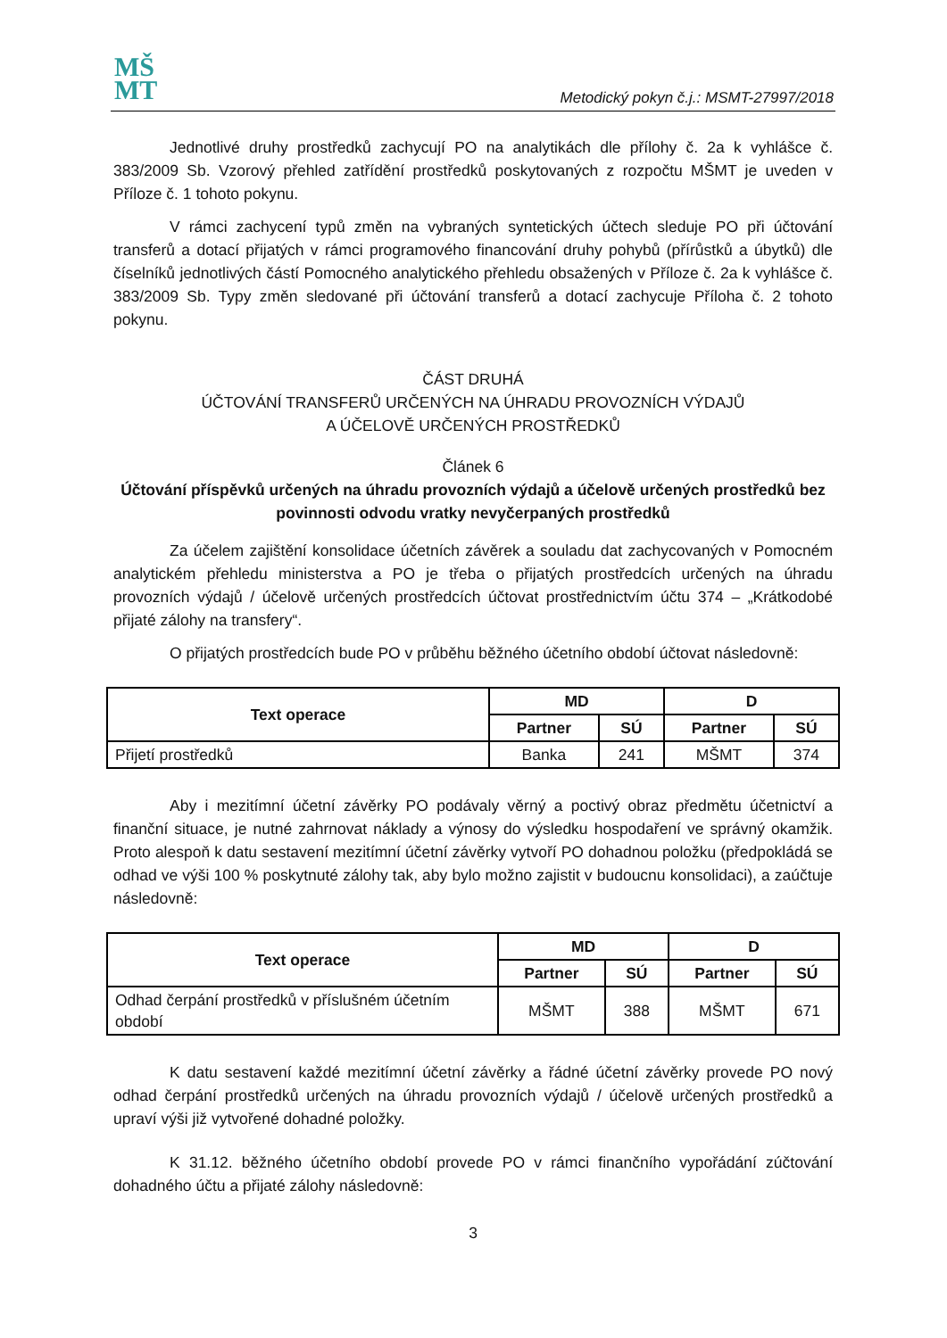MŠ
MT
Metodický pokyn č.j.: MSMT-27997/2018
Jednotlivé druhy prostředků zachycují PO na analytikách dle přílohy č. 2a k vyhlášce č. 383/2009 Sb. Vzorový přehled zatřídění prostředků poskytovaných z rozpočtu MŠMT je uveden v Příloze č. 1 tohoto pokynu.
V rámci zachycení typů změn na vybraných syntetických účtech sleduje PO při účtování transferů a dotací přijatých v rámci programového financování druhy pohybů (přírůstků a úbytků) dle číselníků jednotlivých částí Pomocného analytického přehledu obsažených v Příloze č. 2a k vyhlášce č. 383/2009 Sb. Typy změn sledované při účtování transferů a dotací zachycuje Příloha č. 2 tohoto pokynu.
ČÁST DRUHÁ
ÚČTOVÁNÍ TRANSFERŮ URČENÝCH NA ÚHRADU PROVOZNÍCH VÝDAJŮ
A ÚČELOVĚ URČENÝCH PROSTŘEDKŮ
Článek 6
Účtování příspěvků určených na úhradu provozních výdajů a účelově určených prostředků bez povinnosti odvodu vratky nevyčerpaných prostředků
Za účelem zajištění konsolidace účetních závěrek a souladu dat zachycovaných v Pomocném analytickém přehledu ministerstva a PO je třeba o přijatých prostředcích určených na úhradu provozních výdajů / účelově určených prostředcích účtovat prostřednictvím účtu 374 – „Krátkodobé přijaté zálohy na transfery“.
O přijatých prostředcích bude PO v průběhu běžného účetního období účtovat následovně:
| Text operace | MD | | D | |
| --- | --- | --- | --- | --- |
| | Partner | SÚ | Partner | SÚ |
| Přijetí prostředků | Banka | 241 | MŠMT | 374 |
Aby i mezitímní účetní závěrky PO podávaly věrný a poctivý obraz předmětu účetnictví a finanční situace, je nutné zahrnovat náklady a výnosy do výsledku hospodaření ve správný okamžik. Proto alespoň k datu sestavení mezitímní účetní závěrky vytvoří PO dohadnou položku (předpokládá se odhad ve výši 100 % poskytnuté zálohy tak, aby bylo možno zajistit v budoucnu konsolidaci), a zaúčtuje následovně:
| Text operace | MD | | D | |
| --- | --- | --- | --- | --- |
| | Partner | SÚ | Partner | SÚ |
| Odhad čerpání prostředků v příslušném účetním období | MŠMT | 388 | MŠMT | 671 |
K datu sestavení každé mezitímní účetní závěrky a řádné účetní závěrky provede PO nový odhad čerpání prostředků určených na úhradu provozních výdajů / účelově určených prostředků a upraví výši již vytvořené dohadné položky.
K 31.12. běžného účetního období provede PO v rámci finančního vypořádání zúčtování dohadného účtu a přijaté zálohy následovně:
3